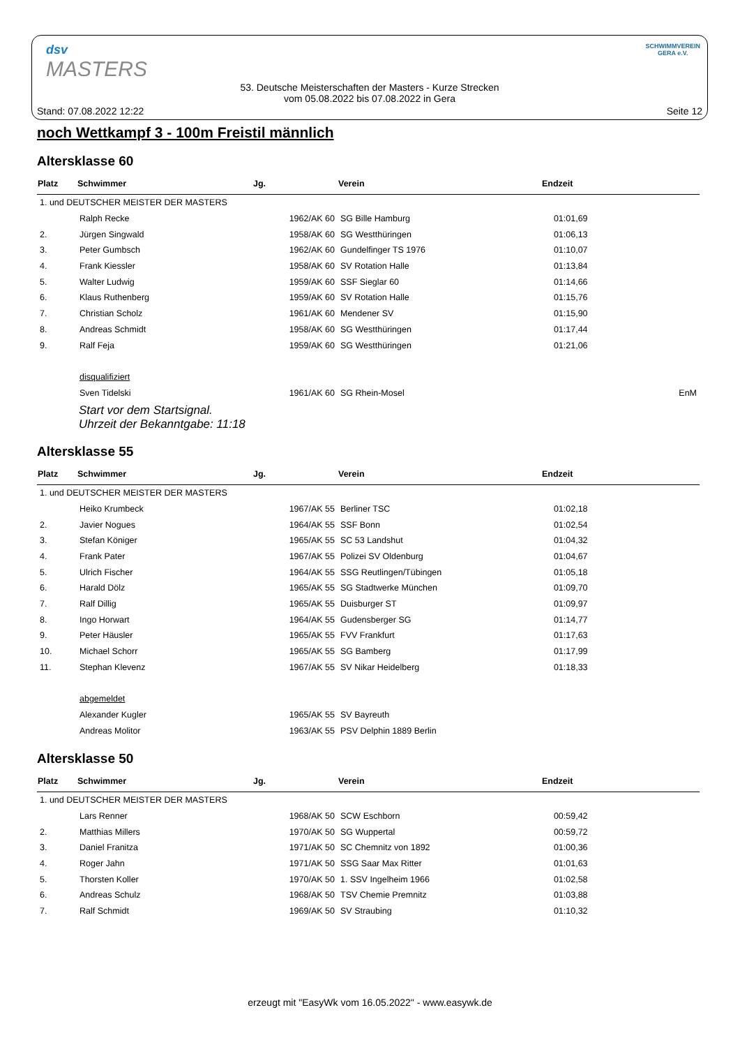dsv
MASTERS
53. Deutsche Meisterschaften der Masters - Kurze Strecken
vom 05.08.2022 bis 07.08.2022 in Gera
SCHWIMMVEREIN
GERA e.V.
Stand: 07.08.2022 12:22 Seite 12
noch Wettkampf 3 - 100m Freistil männlich
Altersklasse 60
| Platz | Schwimmer | Jg. | Verein | Endzeit | |
| --- | --- | --- | --- | --- | --- |
| 1. und DEUTSCHER MEISTER DER MASTERS | | | | | |
| | Ralph Recke | 1962/AK 60 | SG Bille Hamburg | 01:01,69 | |
| 2. | Jürgen Singwald | 1958/AK 60 | SG Westthüringen | 01:06,13 | |
| 3. | Peter Gumbsch | 1962/AK 60 | Gundelfinger TS 1976 | 01:10,07 | |
| 4. | Frank Kiessler | 1958/AK 60 | SV Rotation Halle | 01:13,84 | |
| 5. | Walter Ludwig | 1959/AK 60 | SSF Sieglar 60 | 01:14,66 | |
| 6. | Klaus Ruthenberg | 1959/AK 60 | SV Rotation Halle | 01:15,76 | |
| 7. | Christian Scholz | 1961/AK 60 | Mendener SV | 01:15,90 | |
| 8. | Andreas Schmidt | 1958/AK 60 | SG Westthüringen | 01:17,44 | |
| 9. | Ralf Feja | 1959/AK 60 | SG Westthüringen | 01:21,06 | |
| | disqualifiziert | | | | |
| | Sven Tidelski | 1961/AK 60 | SG Rhein-Mosel | | EnM |
Start vor dem Startsignal.
Uhrzeit der Bekanntgabe: 11:18
Altersklasse 55
| Platz | Schwimmer | Jg. | Verein | Endzeit |
| --- | --- | --- | --- | --- |
| 1. und DEUTSCHER MEISTER DER MASTERS | | | | |
| | Heiko Krumbeck | 1967/AK 55 | Berliner TSC | 01:02,18 |
| 2. | Javier Nogues | 1964/AK 55 | SSF Bonn | 01:02,54 |
| 3. | Stefan Königer | 1965/AK 55 | SC 53 Landshut | 01:04,32 |
| 4. | Frank Pater | 1967/AK 55 | Polizei SV Oldenburg | 01:04,67 |
| 5. | Ulrich Fischer | 1964/AK 55 | SSG Reutlingen/Tübingen | 01:05,18 |
| 6. | Harald Dölz | 1965/AK 55 | SG Stadtwerke München | 01:09,70 |
| 7. | Ralf Dillig | 1965/AK 55 | Duisburger ST | 01:09,97 |
| 8. | Ingo Horwart | 1964/AK 55 | Gudensberger SG | 01:14,77 |
| 9. | Peter Häusler | 1965/AK 55 | FVV Frankfurt | 01:17,63 |
| 10. | Michael Schorr | 1965/AK 55 | SG Bamberg | 01:17,99 |
| 11. | Stephan Klevenz | 1967/AK 55 | SV Nikar Heidelberg | 01:18,33 |
| | abgemeldet | | | |
| | Alexander Kugler | 1965/AK 55 | SV Bayreuth | |
| | Andreas Molitor | 1963/AK 55 | PSV Delphin 1889 Berlin | |
Altersklasse 50
| Platz | Schwimmer | Jg. | Verein | Endzeit |
| --- | --- | --- | --- | --- |
| 1. und DEUTSCHER MEISTER DER MASTERS | | | | |
| | Lars Renner | 1968/AK 50 | SCW Eschborn | 00:59,42 |
| 2. | Matthias Millers | 1970/AK 50 | SG Wuppertal | 00:59,72 |
| 3. | Daniel Franitza | 1971/AK 50 | SC Chemnitz von 1892 | 01:00,36 |
| 4. | Roger Jahn | 1971/AK 50 | SSG Saar Max Ritter | 01:01,63 |
| 5. | Thorsten Koller | 1970/AK 50 | 1. SSV Ingelheim 1966 | 01:02,58 |
| 6. | Andreas Schulz | 1968/AK 50 | TSV Chemie Premnitz | 01:03,88 |
| 7. | Ralf Schmidt | 1969/AK 50 | SV Straubing | 01:10,32 |
erzeugt mit "EasyWk vom 16.05.2022" - www.easywk.de